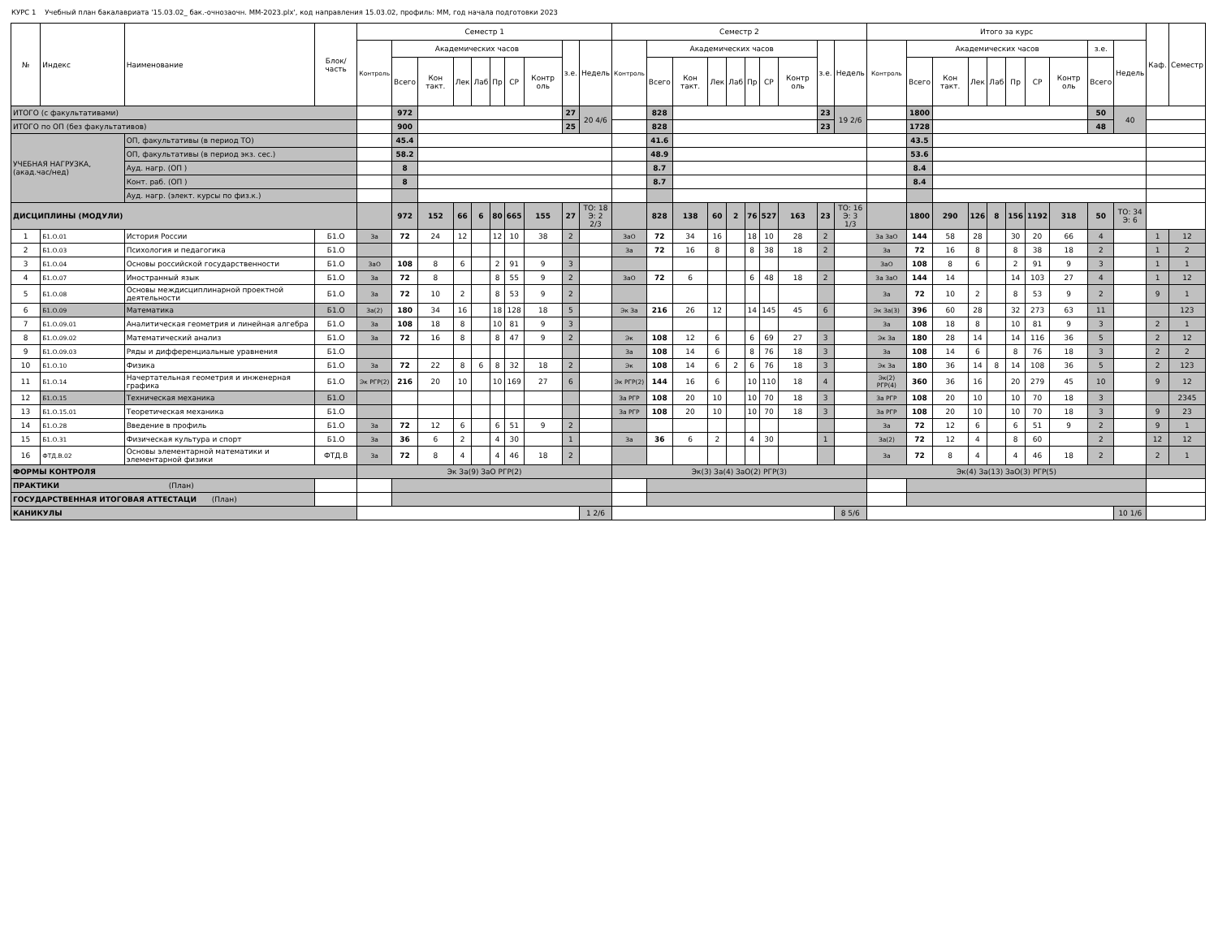КУРС 1 Учебный план бакалавриата '15.03.02_ бак.-очнозаочн. ММ-2023.plx', код направления 15.03.02, профиль: ММ, год начала подготовки 2023
| № | Индекс | Наименование | Блок/ часть | Семестр 1 | | | | | | | | | | Семестр 2 | | | | | | | | | | Итого за курс | | | | | | | | | | Каф. | Семестр |
| --- | --- | --- | --- | --- | --- | --- | --- | --- | --- | --- | --- | --- | --- | --- | --- | --- | --- | --- | --- | --- | --- | --- | --- | --- | --- | --- | --- | --- | --- | --- | --- | --- | --- | --- | --- |
| | | | | Контроль | Академических часов | | | | | | | з.е. | Недель | Контроль | Академических часов | | | | | | | з.е. | Недель | Контроль | Академических часов | | | | | | | з.е. | Недель | | |
| | | | | | Всего | Кон такт. | Лек | Лаб | Пр | СР | Контр оль | | | | Всего | Кон такт. | Лек | Лаб | Пр | СР | Контр оль | | | | Всего | Кон такт. | Лек | Лаб | Пр | СР | Контр оль | Всего | | | |
| ИТОГО (с факультативами) | | | | | 972 | | | | | | | 27 | 20 4/6 | | 828 | | | | | | | 23 | 19 2/6 | | 1800 | | | | | | | 50 | 40 | | |
| ИТОГО по ОП (без факультативов) | | | | | 900 | | | | | | | 25 | | | 828 | | | | | | | 23 | | | 1728 | | | | | | | 48 | | | |
| УЧЕБНАЯ НАГРУЗКА, (акад.час/нед) | | ОП, факультативы (в период ТО) | | | 45.4 | | | | | | | | | | 41.6 | | | | | | | | | | 43.5 | | | | | | | | | | |
| | | ОП, факультативы (в период экз. сес.) | | | 58.2 | | | | | | | | | | 48.9 | | | | | | | | | | 53.6 | | | | | | | | | | |
| | | Ауд. нагр. (ОП ) | | | 8 | | | | | | | | | | 8.7 | | | | | | | | | | 8.4 | | | | | | | | | | |
| | | Конт. раб. (ОП ) | | | 8 | | | | | | | | | | 8.7 | | | | | | | | | | 8.4 | | | | | | | | | | |
| | | Ауд. нагр. (элект. курсы по физ.к.) | | | | | | | | | | | | | | | | | | | | | | | | | | | | | | | | | |
| ДИСЦИПЛИНЫ (МОДУЛИ) | | | | | 972 | 152 | 66 | 6 | 80 | 665 | 155 | 27 | ТО: 18 Э: 2 2/3 | | 828 | 138 | 60 | 2 | 76 | 527 | 163 | 23 | ТО: 16 Э: 3 1/3 | | 1800 | 290 | 126 | 8 | 156 | 1192 | 318 | 50 | ТО: 34 Э: 6 | | |
| 1 | Б1.О.01 | История России | Б1.О | За | 72 | 24 | 12 | | 12 | 10 | 38 | 2 | | ЗаО | 72 | 34 | 16 | | 18 | 10 | 28 | 2 | | За ЗаО | 144 | 58 | 28 | | 30 | 20 | 66 | 4 | | 1 | 12 |
| 2 | Б1.О.03 | Психология и педагогика | Б1.О | | | | | | | | | | | За | 72 | 16 | 8 | | 8 | 38 | 18 | 2 | | За | 72 | 16 | 8 | | 8 | 38 | 18 | 2 | | 1 | 2 |
| 3 | Б1.О.04 | Основы российской государственности | Б1.О | ЗаО | 108 | 8 | 6 | | 2 | 91 | 9 | 3 | | | | | | | | | | | | ЗаО | 108 | 8 | 6 | | 2 | 91 | 9 | 3 | | 1 | 1 |
| 4 | Б1.О.07 | Иностранный язык | Б1.О | За | 72 | 8 | | | 8 | 55 | 9 | 2 | | ЗаО | 72 | 6 | | | 6 | 48 | 18 | 2 | | За ЗаО | 144 | 14 | | | 14 | 103 | 27 | 4 | | 1 | 12 |
| 5 | Б1.О.08 | Основы междисциплинарной проектной деятельности | Б1.О | За | 72 | 10 | 2 | | 8 | 53 | 9 | 2 | | | | | | | | | | | | За | 72 | 10 | 2 | | 8 | 53 | 9 | 2 | | 9 | 1 |
| 6 | Б1.О.09 | Математика | Б1.О | За(2) | 180 | 34 | 16 | | 18 | 128 | 18 | 5 | | Эк За | 216 | 26 | 12 | | 14 | 145 | 45 | 6 | | Эк За(3) | 396 | 60 | 28 | | 32 | 273 | 63 | 11 | | | 123 |
| 7 | Б1.О.09.01 | Аналитическая геометрия и линейная алгебра | Б1.О | За | 108 | 18 | 8 | | 10 | 81 | 9 | 3 | | | | | | | | | | | | За | 108 | 18 | 8 | | 10 | 81 | 9 | 3 | | 2 | 1 |
| 8 | Б1.О.09.02 | Математический анализ | Б1.О | За | 72 | 16 | 8 | | 8 | 47 | 9 | 2 | | Эк | 108 | 12 | 6 | | 6 | 69 | 27 | 3 | | Эк За | 180 | 28 | 14 | | 14 | 116 | 36 | 5 | | 2 | 12 |
| 9 | Б1.О.09.03 | Ряды и дифференциальные уравнения | Б1.О | | | | | | | | | | | За | 108 | 14 | 6 | | 8 | 76 | 18 | 3 | | За | 108 | 14 | 6 | | 8 | 76 | 18 | 3 | | 2 | 2 |
| 10 | Б1.О.10 | Физика | Б1.О | За | 72 | 22 | 8 | 6 | 8 | 32 | 18 | 2 | | Эк | 108 | 14 | 6 | 2 | 6 | 76 | 18 | 3 | | Эк За | 180 | 36 | 14 | 8 | 14 | 108 | 36 | 5 | | 2 | 123 |
| 11 | Б1.О.14 | Начертательная геометрия и инженерная графика | Б1.О | Эк РГР(2) | 216 | 20 | 10 | | 10 | 169 | 27 | 6 | | Эк РГР(2) | 144 | 16 | 6 | | 10 | 110 | 18 | 4 | | Эк(2) РГР(4) | 360 | 36 | 16 | | 20 | 279 | 45 | 10 | | 9 | 12 |
| 12 | Б1.О.15 | Техническая механика | Б1.О | | | | | | | | | | | За РГР | 108 | 20 | 10 | | 10 | 70 | 18 | 3 | | За РГР | 108 | 20 | 10 | | 10 | 70 | 18 | 3 | | | 2345 |
| 13 | Б1.О.15.01 | Теоретическая механика | Б1.О | | | | | | | | | | | За РГР | 108 | 20 | 10 | | 10 | 70 | 18 | 3 | | За РГР | 108 | 20 | 10 | | 10 | 70 | 18 | 3 | | 9 | 23 |
| 14 | Б1.О.28 | Введение в профиль | Б1.О | За | 72 | 12 | 6 | | 6 | 51 | 9 | 2 | | | | | | | | | | | | За | 72 | 12 | 6 | | 6 | 51 | 9 | 2 | | 9 | 1 |
| 15 | Б1.О.31 | Физическая культура и спорт | Б1.О | За | 36 | 6 | 2 | | 4 | 30 | | 1 | | За | 36 | 6 | 2 | | 4 | 30 | | 1 | | За(2) | 72 | 12 | 4 | | 8 | 60 | | 2 | | 12 | 12 |
| 16 | ФТД.В.02 | Основы элементарной математики и элементарной физики | ФТД.В | За | 72 | 8 | 4 | | 4 | 46 | 18 | 2 | | | | | | | | | | | | За | 72 | 8 | 4 | | 4 | 46 | 18 | 2 | | 2 | 1 |
| ФОРМЫ КОНТРОЛЯ | | | | Эк За(9) ЗаО РГР(2) | | | | | | | | | | Эк(3) За(4) ЗаО(2) РГР(3) | | | | | | | | | | Эк(4) За(13) ЗаО(3) РГР(5) | | | | | | | | | | | |
| ПРАКТИКИ (План) | | | | | | | | | | | | | | | | | | | | | | | | | | | | | | | | | | | |
| ГОСУДАРСТВЕННАЯ ИТОГОВАЯ АТТЕСТАЦИ (План) | | | | | | | | | | | | | | | | | | | | | | | | | | | | | | | | | | | |
| КАНИКУЛЫ | | | | | | | | | | | | | 1 2/6 | | | | | | | | | | 8 5/6 | | | | | | | | | | 10 1/6 | | |